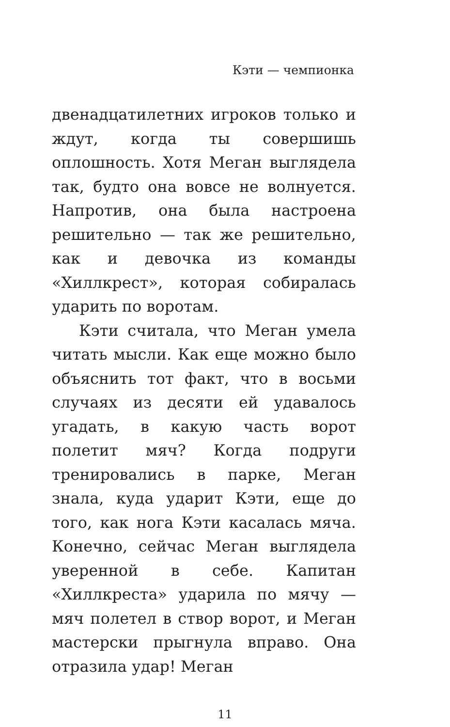Кэти — чемпионка
двенадцатилетних игроков только и ждут, когда ты совершишь оплошность. Хотя Меган выглядела так, будто она вовсе не волнуется. Напротив, она была настроена решительно — так же решительно, как и девочка из команды «Хиллкрест», которая собиралась ударить по воротам.
Кэти считала, что Меган умела читать мысли. Как еще можно было объяснить тот факт, что в восьми случаях из десяти ей удавалось угадать, в какую часть ворот полетит мяч? Когда подруги тренировались в парке, Меган знала, куда ударит Кэти, еще до того, как нога Кэти касалась мяча. Конечно, сейчас Меган выглядела уверенной в себе. Капитан «Хиллкреста» ударила по мячу — мяч полетел в створ ворот, и Меган мастерски прыгнула вправо. Она отразила удар! Меган
11